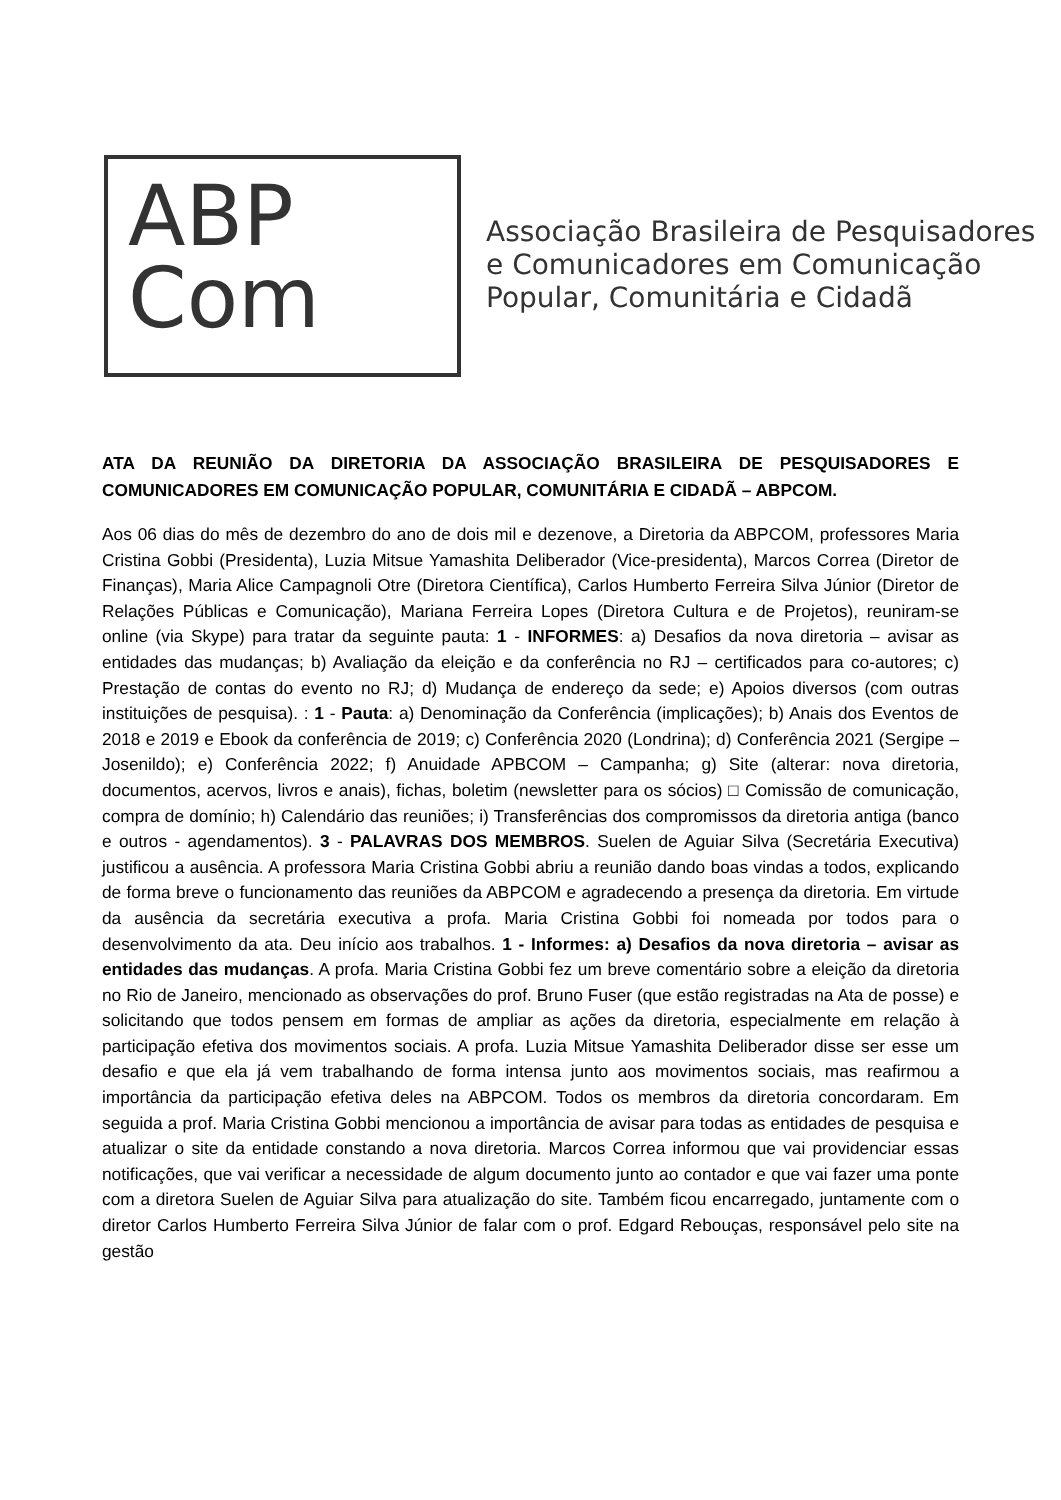ABP
Com
Associação Brasileira de Pesquisadores
e Comunicadores em Comunicação
Popular, Comunitária e Cidadã
ATA DA REUNIÃO DA DIRETORIA DA ASSOCIAÇÃO BRASILEIRA DE PESQUISADORES E COMUNICADORES EM COMUNICAÇÃO POPULAR, COMUNITÁRIA E CIDADÃ – ABPCOM.
Aos 06 dias do mês de dezembro do ano de dois mil e dezenove, a Diretoria da ABPCOM, professores Maria Cristina Gobbi (Presidenta), Luzia Mitsue Yamashita Deliberador (Vice-presidenta), Marcos Correa (Diretor de Finanças), Maria Alice Campagnoli Otre (Diretora Científica), Carlos Humberto Ferreira Silva Júnior (Diretor de Relações Públicas e Comunicação), Mariana Ferreira Lopes (Diretora Cultura e de Projetos), reuniram-se online (via Skype) para tratar da seguinte pauta: 1 - INFORMES: a) Desafios da nova diretoria – avisar as entidades das mudanças; b) Avaliação da eleição e da conferência no RJ – certificados para co-autores; c) Prestação de contas do evento no RJ; d) Mudança de endereço da sede; e) Apoios diversos (com outras instituições de pesquisa). : 1 - Pauta: a) Denominação da Conferência (implicações); b) Anais dos Eventos de 2018 e 2019 e Ebook da conferência de 2019; c) Conferência 2020 (Londrina); d) Conferência 2021 (Sergipe – Josenildo); e) Conferência 2022; f) Anuidade APBCOM – Campanha; g) Site (alterar: nova diretoria, documentos, acervos, livros e anais), fichas, boletim (newsletter para os sócios) □ Comissão de comunicação, compra de domínio; h) Calendário das reuniões; i) Transferências dos compromissos da diretoria antiga (banco e outros - agendamentos). 3 - PALAVRAS DOS MEMBROS. Suelen de Aguiar Silva (Secretária Executiva) justificou a ausência. A professora Maria Cristina Gobbi abriu a reunião dando boas vindas a todos, explicando de forma breve o funcionamento das reuniões da ABPCOM e agradecendo a presença da diretoria. Em virtude da ausência da secretária executiva a profa. Maria Cristina Gobbi foi nomeada por todos para o desenvolvimento da ata. Deu início aos trabalhos. 1 - Informes: a) Desafios da nova diretoria – avisar as entidades das mudanças. A profa. Maria Cristina Gobbi fez um breve comentário sobre a eleição da diretoria no Rio de Janeiro, mencionado as observações do prof. Bruno Fuser (que estão registradas na Ata de posse) e solicitando que todos pensem em formas de ampliar as ações da diretoria, especialmente em relação à participação efetiva dos movimentos sociais. A profa. Luzia Mitsue Yamashita Deliberador disse ser esse um desafio e que ela já vem trabalhando de forma intensa junto aos movimentos sociais, mas reafirmou a importância da participação efetiva deles na ABPCOM. Todos os membros da diretoria concordaram. Em seguida a prof. Maria Cristina Gobbi mencionou a importância de avisar para todas as entidades de pesquisa e atualizar o site da entidade constando a nova diretoria. Marcos Correa informou que vai providenciar essas notificações, que vai verificar a necessidade de algum documento junto ao contador e que vai fazer uma ponte com a diretora Suelen de Aguiar Silva para atualização do site. Também ficou encarregado, juntamente com o diretor Carlos Humberto Ferreira Silva Júnior de falar com o prof. Edgard Rebouças, responsável pelo site na gestão